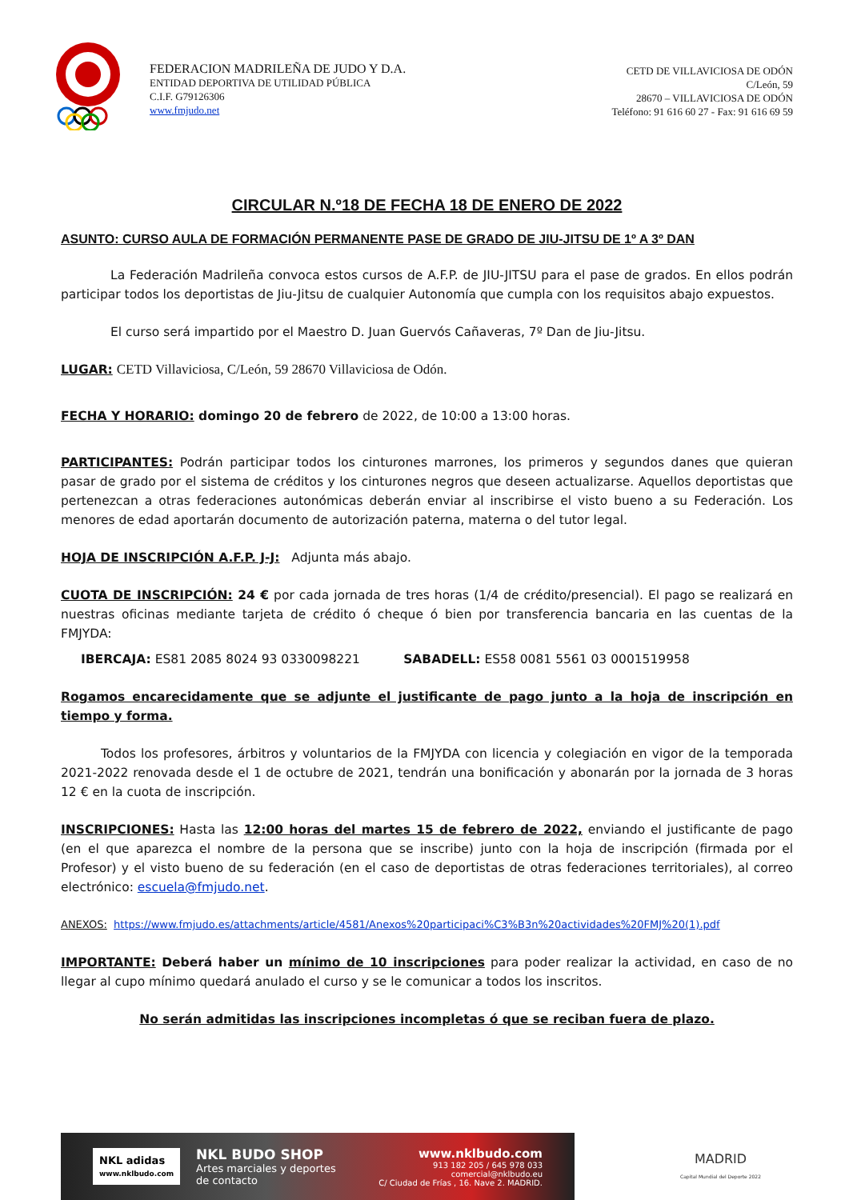FEDERACION MADRILEÑA DE JUDO Y D.A.
ENTIDAD DEPORTIVA DE UTILIDAD PÚBLICA
C.I.F. G79126306
www.fmjudo.net
CETD DE VILLAVICIOSA DE ODÓN
C/León, 59
28670 – VILLAVICIOSA DE ODÓN
Teléfono: 91 616 60 27 - Fax: 91 616 69 59
CIRCULAR N.º18 DE FECHA 18 DE ENERO DE 2022
ASUNTO: CURSO AULA DE FORMACIÓN PERMANENTE PASE DE GRADO DE JIU-JITSU DE 1º A 3º DAN
La Federación Madrileña convoca estos cursos de A.F.P. de JIU-JITSU para el pase de grados. En ellos podrán participar todos los deportistas de Jiu-Jitsu de cualquier Autonomía que cumpla con los requisitos abajo expuestos.
El curso será impartido por el Maestro D. Juan Guervós Cañaveras, 7º Dan de Jiu-Jitsu.
LUGAR: CETD Villaviciosa, C/León, 59 28670 Villaviciosa de Odón.
FECHA Y HORARIO: domingo 20 de febrero de 2022, de 10:00 a 13:00 horas.
PARTICIPANTES: Podrán participar todos los cinturones marrones, los primeros y segundos danes que quieran pasar de grado por el sistema de créditos y los cinturones negros que deseen actualizarse. Aquellos deportistas que pertenezcan a otras federaciones autonómicas deberán enviar al inscribirse el visto bueno a su Federación. Los menores de edad aportarán documento de autorización paterna, materna o del tutor legal.
HOJA DE INSCRIPCIÓN A.F.P. J-J: Adjunta más abajo.
CUOTA DE INSCRIPCIÓN: 24 € por cada jornada de tres horas (1/4 de crédito/presencial). El pago se realizará en nuestras oficinas mediante tarjeta de crédito ó cheque ó bien por transferencia bancaria en las cuentas de la FMJYDA:
IBERCAJA: ES81 2085 8024 93 0330098221 SABADELL: ES58 0081 5561 03 0001519958
Rogamos encarecidamente que se adjunte el justificante de pago junto a la hoja de inscripción en tiempo y forma.
Todos los profesores, árbitros y voluntarios de la FMJYDA con licencia y colegiación en vigor de la temporada 2021-2022 renovada desde el 1 de octubre de 2021, tendrán una bonificación y abonarán por la jornada de 3 horas 12 € en la cuota de inscripción.
INSCRIPCIONES: Hasta las 12:00 horas del martes 15 de febrero de 2022, enviando el justificante de pago (en el que aparezca el nombre de la persona que se inscribe) junto con la hoja de inscripción (firmada por el Profesor) y el visto bueno de su federación (en el caso de deportistas de otras federaciones territoriales), al correo electrónico: escuela@fmjudo.net.
ANEXOS: https://www.fmjudo.es/attachments/article/4581/Anexos%20participaci%C3%B3n%20actividades%20FMJ%20(1).pdf
IMPORTANTE: Deberá haber un mínimo de 10 inscripciones para poder realizar la actividad, en caso de no llegar al cupo mínimo quedará anulado el curso y se le comunicar a todos los inscritos.
No serán admitidas las inscripciones incompletas ó que se reciban fuera de plazo.
NKL adidas
www.nklbudo.com
NKL BUDO SHOP
Artes marciales y deportes
de contacto
www.nklbudo.com
913 182 205 / 645 978 033
comercial@nklbudo.eu
C/ Ciudad de Frías , 16. Nave 2. MADRID.
MADRID
Capital Mundial del Deporte 2022